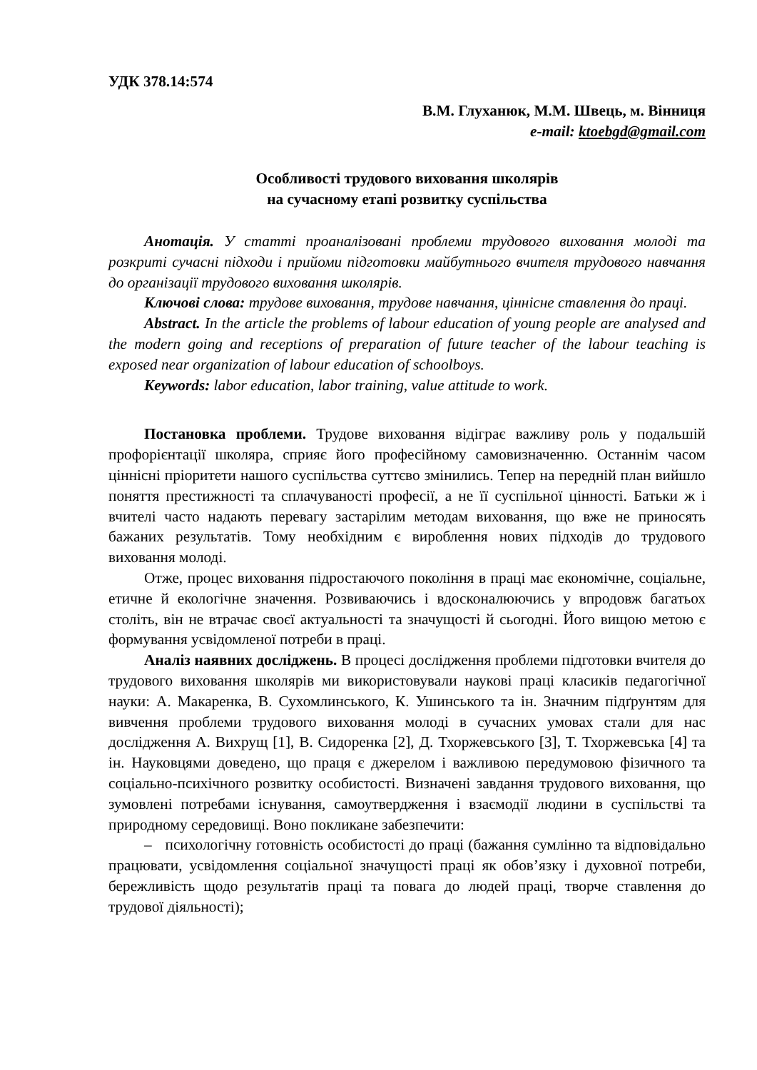УДК 378.14:574
В.М. Глуханюк, М.М. Швець, м. Вінниця
e-mail: ktoebgd@gmail.com
Особливості трудового виховання школярів
на сучасному етапі розвитку суспільства
Анотація. У статті проаналізовані проблеми трудового виховання молоді та розкриті сучасні підходи і прийоми підготовки майбутнього вчителя трудового навчання до організації трудового виховання школярів.
Ключові слова: трудове виховання, трудове навчання, ціннісне ставлення до праці.
Abstract. In the article the problems of labour education of young people are analysed and the modern going and receptions of preparation of future teacher of the labour teaching is exposed near organization of labour education of schoolboys.
Keywords: labor education, labor training, value attitude to work.
Постановка проблеми. Трудове виховання відіграє важливу роль у подальшій профорієнтації школяра, сприяє його професійному самовизначенню. Останнім часом ціннісні пріоритети нашого суспільства суттєво змінились. Тепер на передній план вийшло поняття престижності та сплачуваності професії, а не її суспільної цінності. Батьки ж і вчителі часто надають перевагу застарілим методам виховання, що вже не приносять бажаних результатів. Тому необхідним є вироблення нових підходів до трудового виховання молоді.
Отже, процес виховання підростаючого покоління в праці має економічне, соціальне, етичне й екологічне значення. Розвиваючись і вдосконалюючись у впродовж багатьох століть, він не втрачає своєї актуальності та значущості й сьогодні. Його вищою метою є формування усвідомленої потреби в праці.
Аналіз наявних досліджень. В процесі дослідження проблеми підготовки вчителя до трудового виховання школярів ми використовували наукові праці класиків педагогічної науки: А. Макаренка, В. Сухомлинського, К. Ушинського та ін. Значним підґрунтям для вивчення проблеми трудового виховання молоді в сучасних умовах стали для нас дослідження А. Вихрущ [1], В. Сидоренка [2], Д. Тхоржевського [3], Т. Тхоржевська [4] та ін. Науковцями доведено, що праця є джерелом і важливою передумовою фізичного та соціально-психічного розвитку особистості. Визначені завдання трудового виховання, що зумовлені потребами існування, самоутвердження і взаємодії людини в суспільстві та природному середовищі. Воно покликане забезпечити:
– психологічну готовність особистості до праці (бажання сумлінно та відповідально працювати, усвідомлення соціальної значущості праці як обов’язку і духовної потреби, бережливість щодо результатів праці та повага до людей праці, творче ставлення до трудової діяльності);